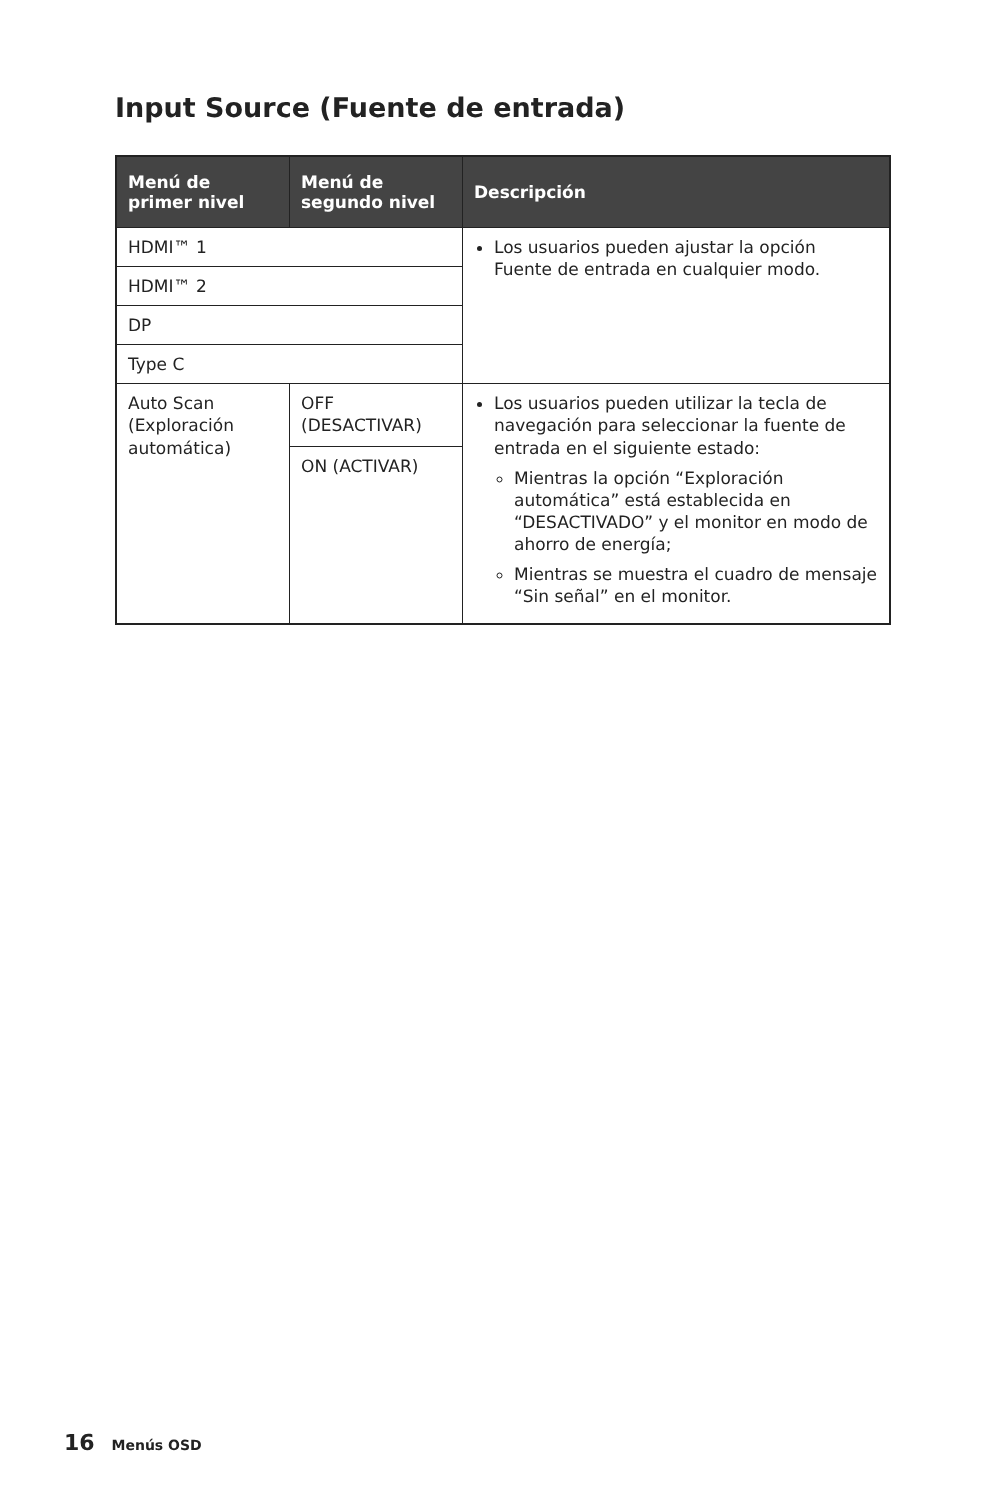Input Source (Fuente de entrada)
| Menú de primer nivel | Menú de segundo nivel | Descripción |
| --- | --- | --- |
| HDMI™ 1 | | Los usuarios pueden ajustar la opción Fuente de entrada en cualquier modo. |
| HDMI™ 2 | | |
| DP | | |
| Type C | | |
| Auto Scan (Exploración automática) | OFF (DESACTIVAR) | Los usuarios pueden utilizar la tecla de navegación para seleccionar la fuente de entrada en el siguiente estado: Mientras la opción “Exploración automática” está establecida en “DESACTIVADO” y el monitor en modo de ahorro de energía; Mientras se muestra el cuadro de mensaje “Sin señal” en el monitor. |
| | ON (ACTIVAR) | |
16 Menús OSD